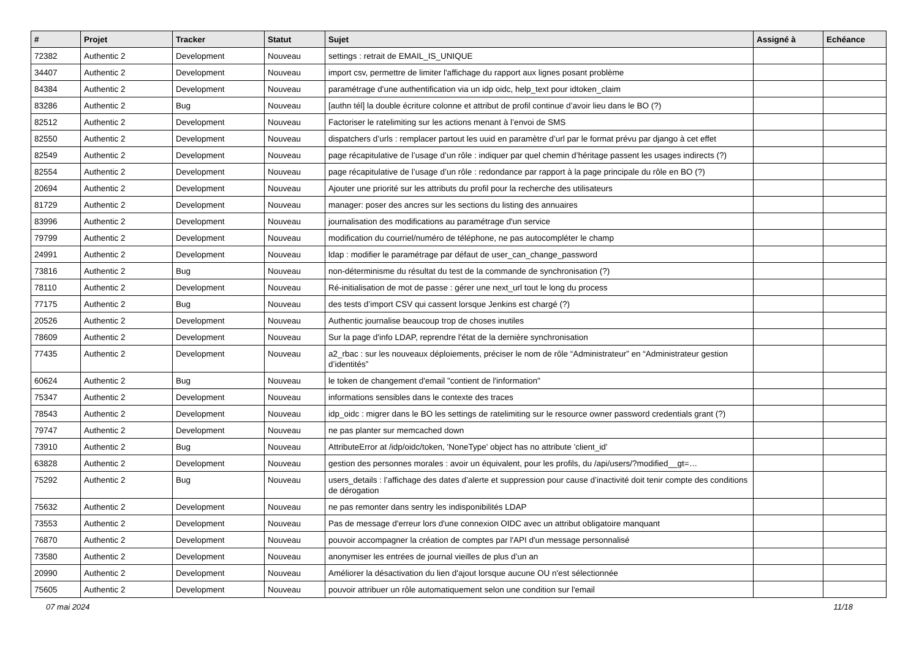| # | Projet | Tracker | Statut | Sujet | Assigné à | Echéance |
| --- | --- | --- | --- | --- | --- | --- |
| 72382 | Authentic 2 | Development | Nouveau | settings : retrait de EMAIL_IS_UNIQUE | | |
| 34407 | Authentic 2 | Development | Nouveau | import csv, permettre de limiter l'affichage du rapport aux lignes posant problème | | |
| 84384 | Authentic 2 | Development | Nouveau | paramétrage d'une authentification via un idp oidc, help_text pour idtoken_claim | | |
| 83286 | Authentic 2 | Bug | Nouveau | [authn tél] la double écriture colonne et attribut de profil continue d’avoir lieu dans le BO (?) | | |
| 82512 | Authentic 2 | Development | Nouveau | Factoriser le ratelimiting sur les actions menant à l’envoi de SMS | | |
| 82550 | Authentic 2 | Development | Nouveau | dispatchers d’urls : remplacer partout les uuid en paramètre d’url par le format prévu par django à cet effet | | |
| 82549 | Authentic 2 | Development | Nouveau | page récapitulative de l’usage d’un rôle : indiquer par quel chemin d’héritage passent les usages indirects (?) | | |
| 82554 | Authentic 2 | Development | Nouveau | page récapitulative de l’usage d’un rôle : redondance par rapport à la page principale du rôle en BO (?) | | |
| 20694 | Authentic 2 | Development | Nouveau | Ajouter une priorité sur les attributs du profil pour la recherche des utilisateurs | | |
| 81729 | Authentic 2 | Development | Nouveau | manager: poser des ancres sur les sections du listing des annuaires | | |
| 83996 | Authentic 2 | Development | Nouveau | journalisation des modifications au paramétrage d'un service | | |
| 79799 | Authentic 2 | Development | Nouveau | modification du courriel/numéro de téléphone, ne pas autocompléter le champ | | |
| 24991 | Authentic 2 | Development | Nouveau | ldap : modifier le paramétrage par défaut de user_can_change_password | | |
| 73816 | Authentic 2 | Bug | Nouveau | non-déterminisme du résultat du test de la commande de synchronisation (?) | | |
| 78110 | Authentic 2 | Development | Nouveau | Ré-initialisation de mot de passe : gérer une next_url tout le long du process | | |
| 77175 | Authentic 2 | Bug | Nouveau | des tests d’import CSV qui cassent lorsque Jenkins est chargé (?) | | |
| 20526 | Authentic 2 | Development | Nouveau | Authentic journalise beaucoup trop de choses inutiles | | |
| 78609 | Authentic 2 | Development | Nouveau | Sur la page d'info LDAP, reprendre l'état de la dernière synchronisation | | |
| 77435 | Authentic 2 | Development | Nouveau | a2_rbac : sur les nouveaux déploiements, préciser le nom de rôle “Administrateur” en “Administrateur gestion d’identités” | | |
| 60624 | Authentic 2 | Bug | Nouveau | le token de changement d'email "contient de l'information" | | |
| 75347 | Authentic 2 | Development | Nouveau | informations sensibles dans le contexte des traces | | |
| 78543 | Authentic 2 | Development | Nouveau | idp_oidc : migrer dans le BO les settings de ratelimiting sur le resource owner password credentials grant (?) | | |
| 79747 | Authentic 2 | Development | Nouveau | ne pas planter sur memcached down | | |
| 73910 | Authentic 2 | Bug | Nouveau | AttributeError at /idp/oidc/token, 'NoneType' object has no attribute 'client_id' | | |
| 63828 | Authentic 2 | Development | Nouveau | gestion des personnes morales : avoir un équivalent, pour les profils, du /api/users/?modified__gt=… | | |
| 75292 | Authentic 2 | Bug | Nouveau | users_details : l’affichage des dates d’alerte et suppression pour cause d’inactivité doit tenir compte des conditions de dérogation | | |
| 75632 | Authentic 2 | Development | Nouveau | ne pas remonter dans sentry les indisponibilités LDAP | | |
| 73553 | Authentic 2 | Development | Nouveau | Pas de message d'erreur lors d'une connexion OIDC avec un attribut obligatoire manquant | | |
| 76870 | Authentic 2 | Development | Nouveau | pouvoir accompagner la création de comptes par l'API d'un message personnalisé | | |
| 73580 | Authentic 2 | Development | Nouveau | anonymiser les entrées de journal vieilles de plus d’un an | | |
| 20990 | Authentic 2 | Development | Nouveau | Améliorer la désactivation du lien d'ajout lorsque aucune OU n'est sélectionnée | | |
| 75605 | Authentic 2 | Development | Nouveau | pouvoir attribuer un rôle automatiquement selon une condition sur l'email | | |
07 mai 2024 11/18